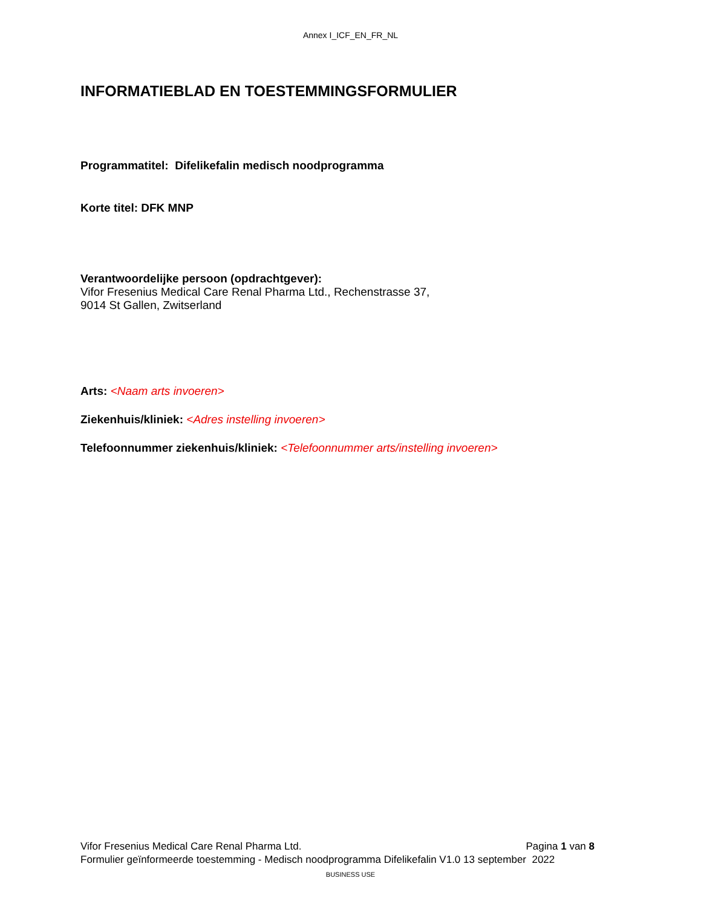Annex I_ICF_EN_FR_NL
INFORMATIEBLAD EN TOESTEMMINGSFORMULIER
Programmatitel: Difelikefalin medisch noodprogramma
Korte titel: DFK MNP
Verantwoordelijke persoon (opdrachtgever):
Vifor Fresenius Medical Care Renal Pharma Ltd., Rechenstrasse 37,
9014 St Gallen, Zwitserland
Arts: <Naam arts invoeren>
Ziekenhuis/kliniek: <Adres instelling invoeren>
Telefoonnummer ziekenhuis/kliniek: <Telefoonnummer arts/instelling invoeren>
Vifor Fresenius Medical Care Renal Pharma Ltd. Pagina 1 van 8
Formulier geïnformeerde toestemming - Medisch noodprogramma Difelikefalin V1.0 13 september 2022
BUSINESS USE